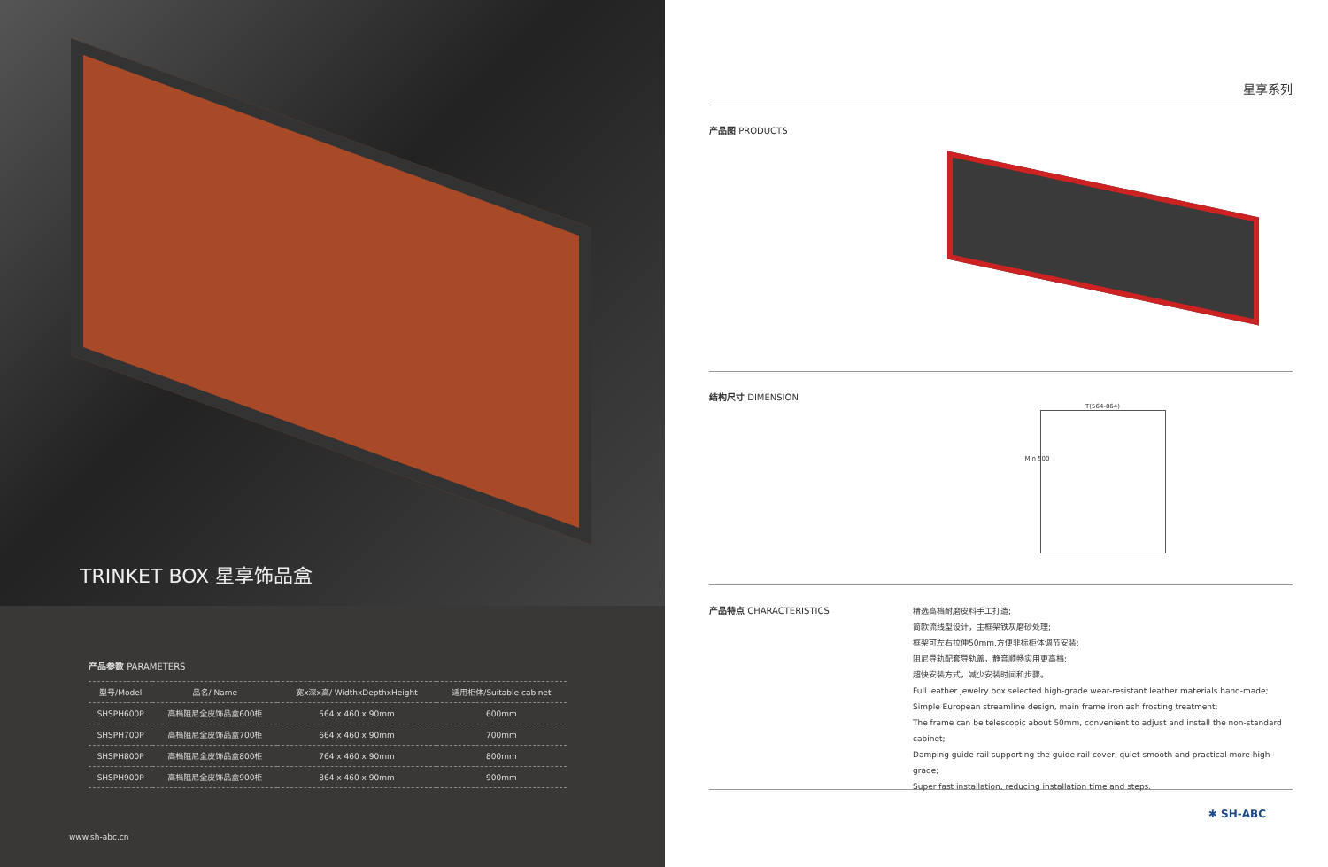TRINKET BOX 星享饰品盒
产品参数 PARAMETERS
| 型号/Model | 品名/ Name | 宽x深x高/ WidthxDepthxHeight | 适用柜体/Suitable cabinet |
| --- | --- | --- | --- |
| SHSPH600P | 高档阻尼全皮饰品盒600柜 | 564 x 460 x 90mm | 600mm |
| SHSPH700P | 高档阻尼全皮饰品盒700柜 | 664 x 460 x 90mm | 700mm |
| SHSPH800P | 高档阻尼全皮饰品盒800柜 | 764 x 460 x 90mm | 800mm |
| SHSPH900P | 高档阻尼全皮饰品盒900柜 | 864 x 460 x 90mm | 900mm |
www.sh-abc.cn
星享系列
产品图 PRODUCTS
结构尺寸 DIMENSION
T(564-864)
Min 500
产品特点 CHARACTERISTICS
精选高档耐磨皮料手工打造;
简欧流线型设计，主框架铁灰磨砂处理;
框架可左右拉伸50mm,方便非标柜体调节安装;
阻尼导轨配套导轨盖，静音顺畅实用更高档;
超快安装方式，减少安装时间和步骤。
Full leather jewelry box selected high-grade wear-resistant leather materials hand-made;
Simple European streamline design, main frame iron ash frosting treatment;
The frame can be telescopic about 50mm, convenient to adjust and install the non-standard cabinet;
Damping guide rail supporting the guide rail cover, quiet smooth and practical more high-grade;
Super fast installation, reducing installation time and steps.
✱ SH-ABC